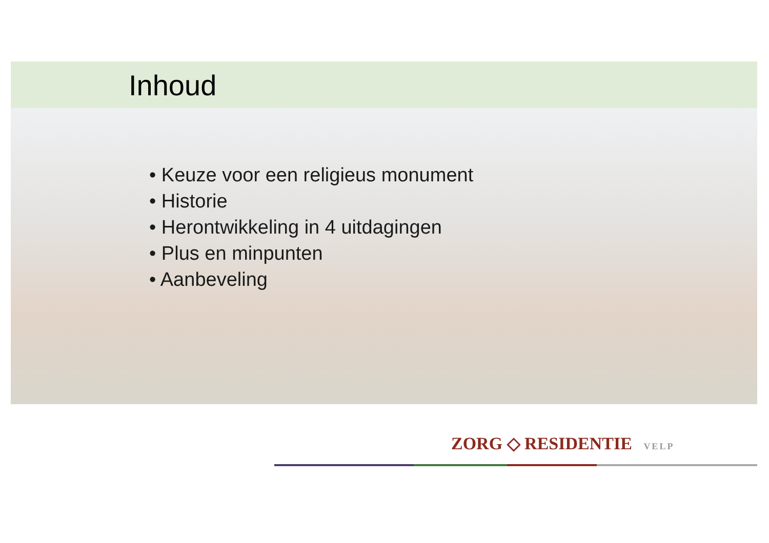Inhoud
• Keuze voor een religieus monument
• Historie
• Herontwikkeling in 4 uitdagingen
• Plus en minpunten
• Aanbeveling
ZORG ◇ RESIDENTIE VELP